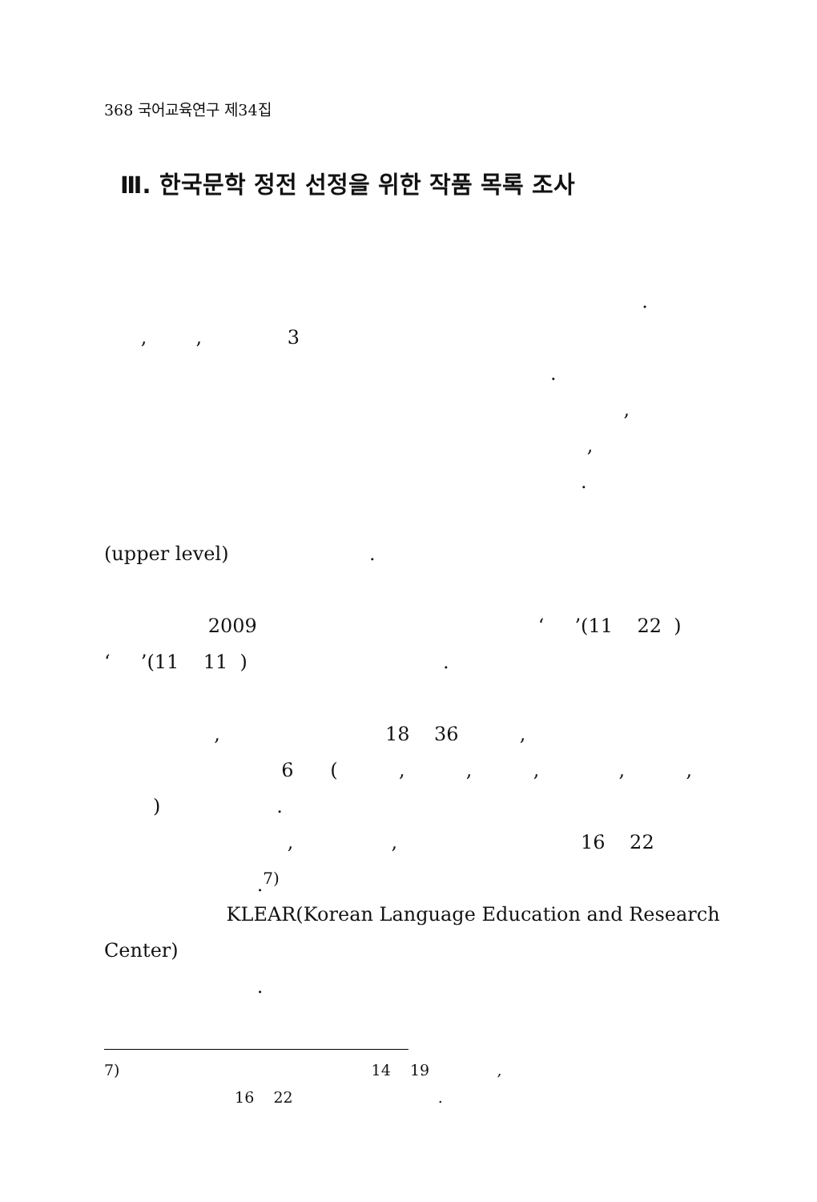368 국어교육연구 제34집
Ⅲ. 한국문학 정전 선정을 위한 작품 목록 조사
.
, , 3
.
,
,
.
(upper level) .
2009 ‘ ’(11 22 )
‘ ’(11 11 ) .
, 18 36 ,
6 ( , , , , ,
) .
, , 16 22
.<sup>7)</sup>
KLEAR(Korean Language Education and Research
Center)
.
7) 14 19 ,
16 22 .